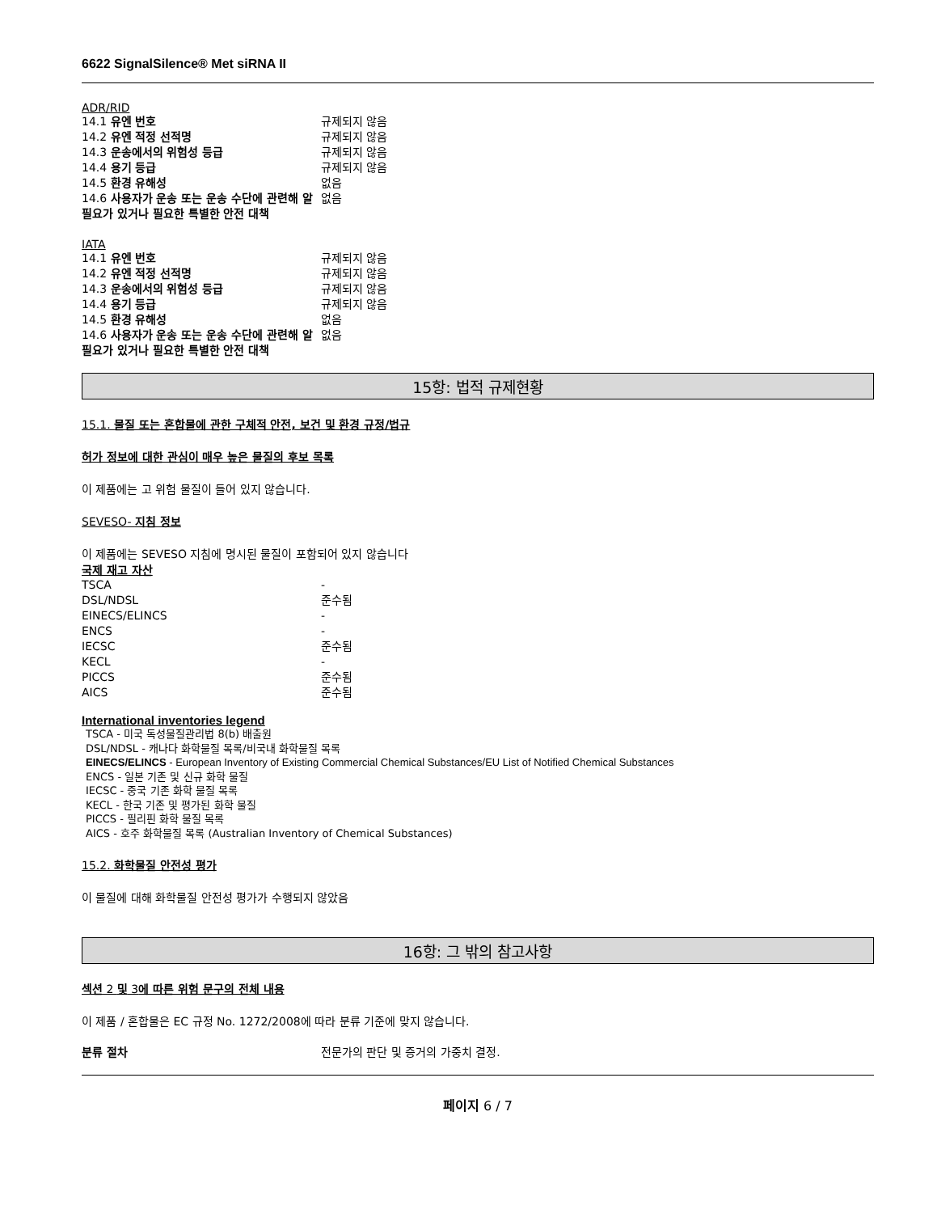6622 SignalSilence® Met siRNA II
ADR/RID
| 14.1 유엔 번호 | 규제되지 않음 |
| 14.2 유엔 적정 선적명 | 규제되지 않음 |
| 14.3 운송에서의 위험성 등급 | 규제되지 않음 |
| 14.4 용기 등급 | 규제되지 않음 |
| 14.5 환경 유해성 | 없음 |
| 14.6 사용자가 운송 또는 운송 수단에 관련해 알 필요가 있거나 필요한 특별한 안전 대책 | 없음 |
IATA
| 14.1 유엔 번호 | 규제되지 않음 |
| 14.2 유엔 적정 선적명 | 규제되지 않음 |
| 14.3 운송에서의 위험성 등급 | 규제되지 않음 |
| 14.4 용기 등급 | 규제되지 않음 |
| 14.5 환경 유해성 | 없음 |
| 14.6 사용자가 운송 또는 운송 수단에 관련해 알 필요가 있거나 필요한 특별한 안전 대책 | 없음 |
15항: 법적 규제현황
15.1. 물질 또는 혼합물에 관한 구체적 안전, 보건 및 환경 규정/법규
허가 정보에 대한 관심이 매우 높은 물질의 후보 목록
이 제품에는 고 위험 물질이 들어 있지 않습니다.
SEVESO- 지침 정보
이 제품에는 SEVESO 지침에 명시된 물질이 포함되어 있지 않습니다
국제 재고 자산
| TSCA | - |
| DSL/NDSL | 준수됨 |
| EINECS/ELINCS | - |
| ENCS | - |
| IECSC | 준수됨 |
| KECL | - |
| PICCS | 준수됨 |
| AICS | 준수됨 |
International inventories legend
TSCA - 미국 독성물질관리법 8(b) 배출원
DSL/NDSL - 캐나다 화학물질 목록/비국내 화학물질 목록
EINECS/ELINCS - European Inventory of Existing Commercial Chemical Substances/EU List of Notified Chemical Substances
ENCS - 일본 기존 및 신규 화학 물질
IECSC - 중국 기존 화학 물질 목록
KECL - 한국 기존 및 평가된 화학 물질
PICCS - 필리핀 화학 물질 목록
AICS - 호주 화학물질 목록 (Australian Inventory of Chemical Substances)
15.2. 화학물질 안전성 평가
이 물질에 대해 화학물질 안전성 평가가 수행되지 않았음
16항: 그 밖의 참고사항
섹션 2 및 3에 따른 위험 문구의 전체 내용
이 제품 / 혼합물은 EC 규정 No. 1272/2008에 따라 분류 기준에 맞지 않습니다.
| 분류 절차 | 전문가의 판단 및 증거의 가중치 결정. |
페이지 6 / 7